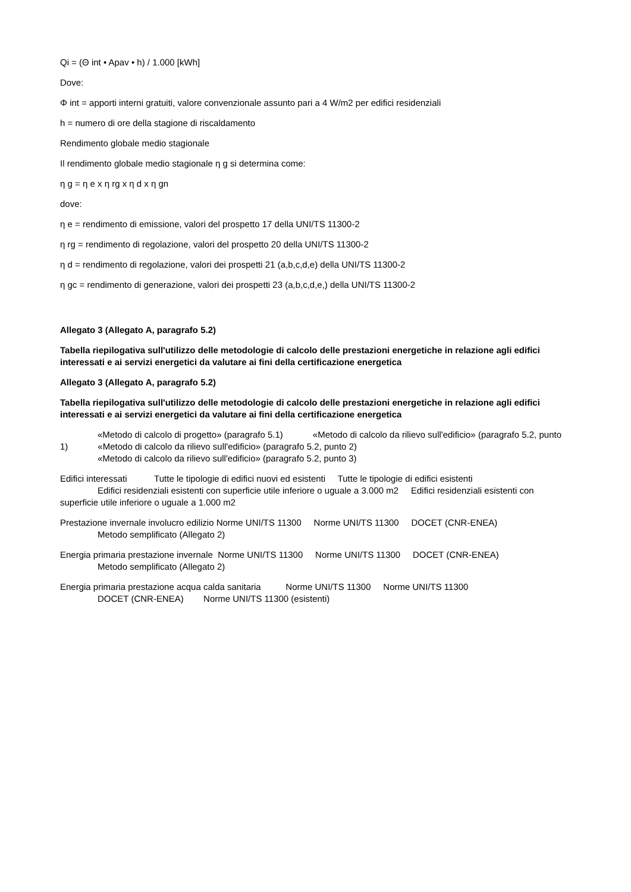Qi = (Θ int • Apav • h) / 1.000 [kWh]
Dove:
Φ int = apporti interni gratuiti, valore convenzionale assunto pari a 4 W/m2 per edifici residenziali
h = numero di ore della stagione di riscaldamento
Rendimento globale medio stagionale
Il rendimento globale medio stagionale η g si determina come:
η g = η e x η rg x η d x η gn
dove:
η e = rendimento di emissione, valori del prospetto 17 della UNI/TS 11300-2
η rg = rendimento di regolazione, valori del prospetto 20 della UNI/TS 11300-2
η d = rendimento di regolazione, valori dei prospetti 21 (a,b,c,d,e) della UNI/TS 11300-2
η gc = rendimento di generazione, valori dei prospetti 23 (a,b,c,d,e,) della UNI/TS 11300-2
Allegato 3 (Allegato A, paragrafo 5.2)
Tabella riepilogativa sull'utilizzo delle metodologie di calcolo delle prestazioni energetiche in relazione agli edifici interessati e ai servizi energetici da valutare ai fini della certificazione energetica
Allegato 3 (Allegato A, paragrafo 5.2)
Tabella riepilogativa sull'utilizzo delle metodologie di calcolo delle prestazioni energetiche in relazione agli edifici interessati e ai servizi energetici da valutare ai fini della certificazione energetica
«Metodo di calcolo di progetto» (paragrafo 5.1) «Metodo di calcolo da rilievo sull'edificio» (paragrafo 5.2, punto 1) «Metodo di calcolo da rilievo sull'edificio» (paragrafo 5.2, punto 2)
«Metodo di calcolo da rilievo sull'edificio» (paragrafo 5.2, punto 3)
Edifici interessati Tutte le tipologie di edifici nuovi ed esistenti Tutte le tipologie di edifici esistenti
Edifici residenziali esistenti con superficie utile inferiore o uguale a 3.000 m2 Edifici residenziali esistenti con superficie utile inferiore o uguale a 1.000 m2
Prestazione invernale involucro edilizio Norme UNI/TS 11300 Norme UNI/TS 11300 DOCET (CNR-ENEA)
Metodo semplificato (Allegato 2)
Energia primaria prestazione invernale Norme UNI/TS 11300 Norme UNI/TS 11300 DOCET (CNR-ENEA)
Metodo semplificato (Allegato 2)
Energia primaria prestazione acqua calda sanitaria Norme UNI/TS 11300 Norme UNI/TS 11300
DOCET (CNR-ENEA) Norme UNI/TS 11300 (esistenti)